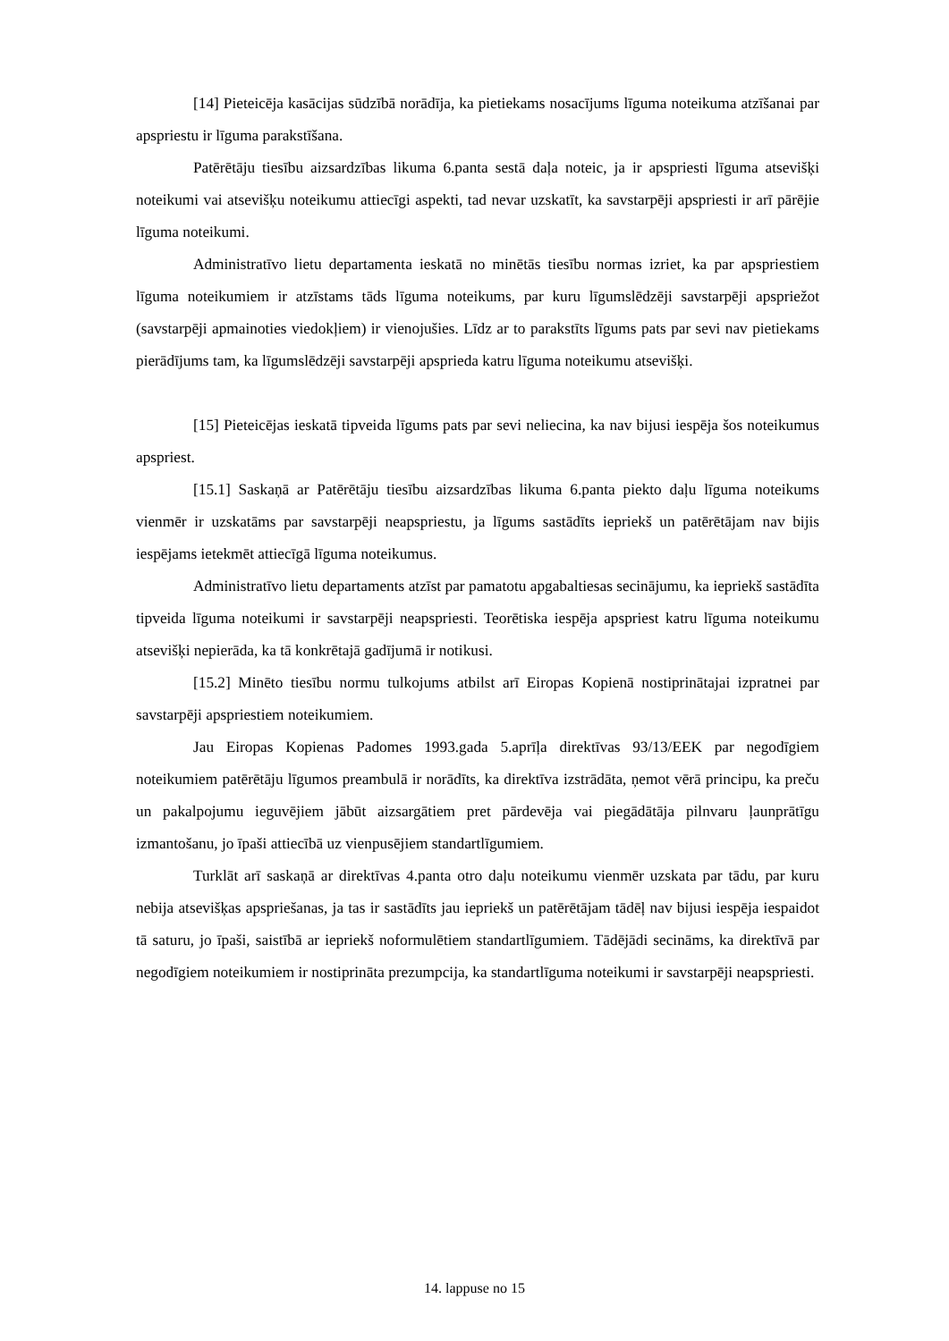[14] Pieteicēja kasācijas sūdzībā norādīja, ka pietiekams nosacījums līguma noteikuma atzīšanai par apspriestu ir līguma parakstīšana.
Patērētāju tiesību aizsardzības likuma 6.panta sestā daļa noteic, ja ir apspriesti līguma atsevišķi noteikumi vai atsevišķu noteikumu attiecīgi aspekti, tad nevar uzskatīt, ka savstarpēji apspriesti ir arī pārējie līguma noteikumi.
Administratīvo lietu departamenta ieskatā no minētās tiesību normas izriet, ka par apspriestiem līguma noteikumiem ir atzīstams tāds līguma noteikums, par kuru līgumslēdzēji savstarpēji apspriežot (savstarpēji apmainoties viedokļiem) ir vienojušies. Līdz ar to parakstīts līgums pats par sevi nav pietiekams pierādījums tam, ka līgumslēdzēji savstarpēji apsprieda katru līguma noteikumu atsevišķi.
[15] Pieteicējas ieskatā tipveida līgums pats par sevi neliecina, ka nav bijusi iespēja šos noteikumus apspriest.
[15.1] Saskaņā ar Patērētāju tiesību aizsardzības likuma 6.panta piekto daļu līguma noteikums vienmēr ir uzskatāms par savstarpēji neapspriestu, ja līgums sastādīts iepriekš un patērētājam nav bijis iespējams ietekmēt attiecīgā līguma noteikumus.
Administratīvo lietu departaments atzīst par pamatotu apgabaltiesas secinājumu, ka iepriekš sastādīta tipveida līguma noteikumi ir savstarpēji neapspriesti. Teorētiska iespēja apspriest katru līguma noteikumu atsevišķi nepierāda, ka tā konkrētajā gadījumā ir notikusi.
[15.2] Minēto tiesību normu tulkojums atbilst arī Eiropas Kopienā nostiprinātajai izpratnei par savstarpēji apspriestiem noteikumiem.
Jau Eiropas Kopienas Padomes 1993.gada 5.aprīļa direktīvas 93/13/EEK par negodīgiem noteikumiem patērētāju līgumos preambulā ir norādīts, ka direktīva izstrādāta, ņemot vērā principu, ka preču un pakalpojumu ieguvējiem jābūt aizsargātiem pret pārdevēja vai piegādātāja pilnvaru ļaunprātīgu izmantošanu, jo īpaši attiecībā uz vienpusējiem standartlīgumiem.
Turklāt arī saskaņā ar direktīvas 4.panta otro daļu noteikumu vienmēr uzskata par tādu, par kuru nebija atsevišķas apspriešanas, ja tas ir sastādīts jau iepriekš un patērētājam tādēļ nav bijusi iespēja iespaidot tā saturu, jo īpaši, saistībā ar iepriekš noformulētiem standartlīgumiem. Tādējādi secināms, ka direktīvā par negodīgiem noteikumiem ir nostiprināta prezumpcija, ka standartlīguma noteikumi ir savstarpēji neapspriesti.
14. lappuse no 15